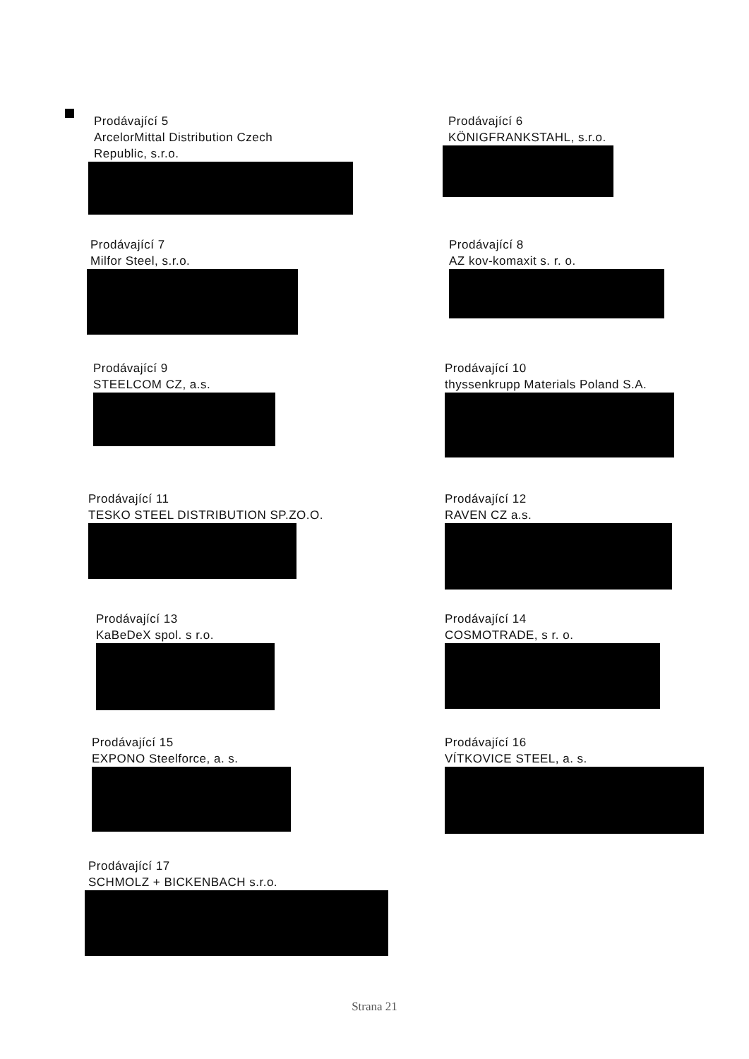Prodávající 5
ArcelorMittal Distribution Czech
Republic, s.r.o.
Prodávající 6
KÖNIGFRANKSTAHL, s.r.o.
Prodávající 7
Milfor Steel, s.r.o.
Prodávající 8
AZ kov-komaxit s. r. o.
Prodávající 9
STEELCOM CZ, a.s.
Prodávající 10
thyssenkrupp Materials Poland S.A.
Prodávající 11
TESKO STEEL DISTRIBUTION SP.ZO.O.
Prodávající 12
RAVEN CZ a.s.
Prodávající 13
KaBeDeX spol. s r.o.
Prodávající 14
COSMOTRADE, s r. o.
Prodávající 15
EXPONO Steelforce, a. s.
Prodávající 16
VÍTKOVICE STEEL, a. s.
Prodávající 17
SCHMOLZ + BICKENBACH s.r.o.
Strana 21